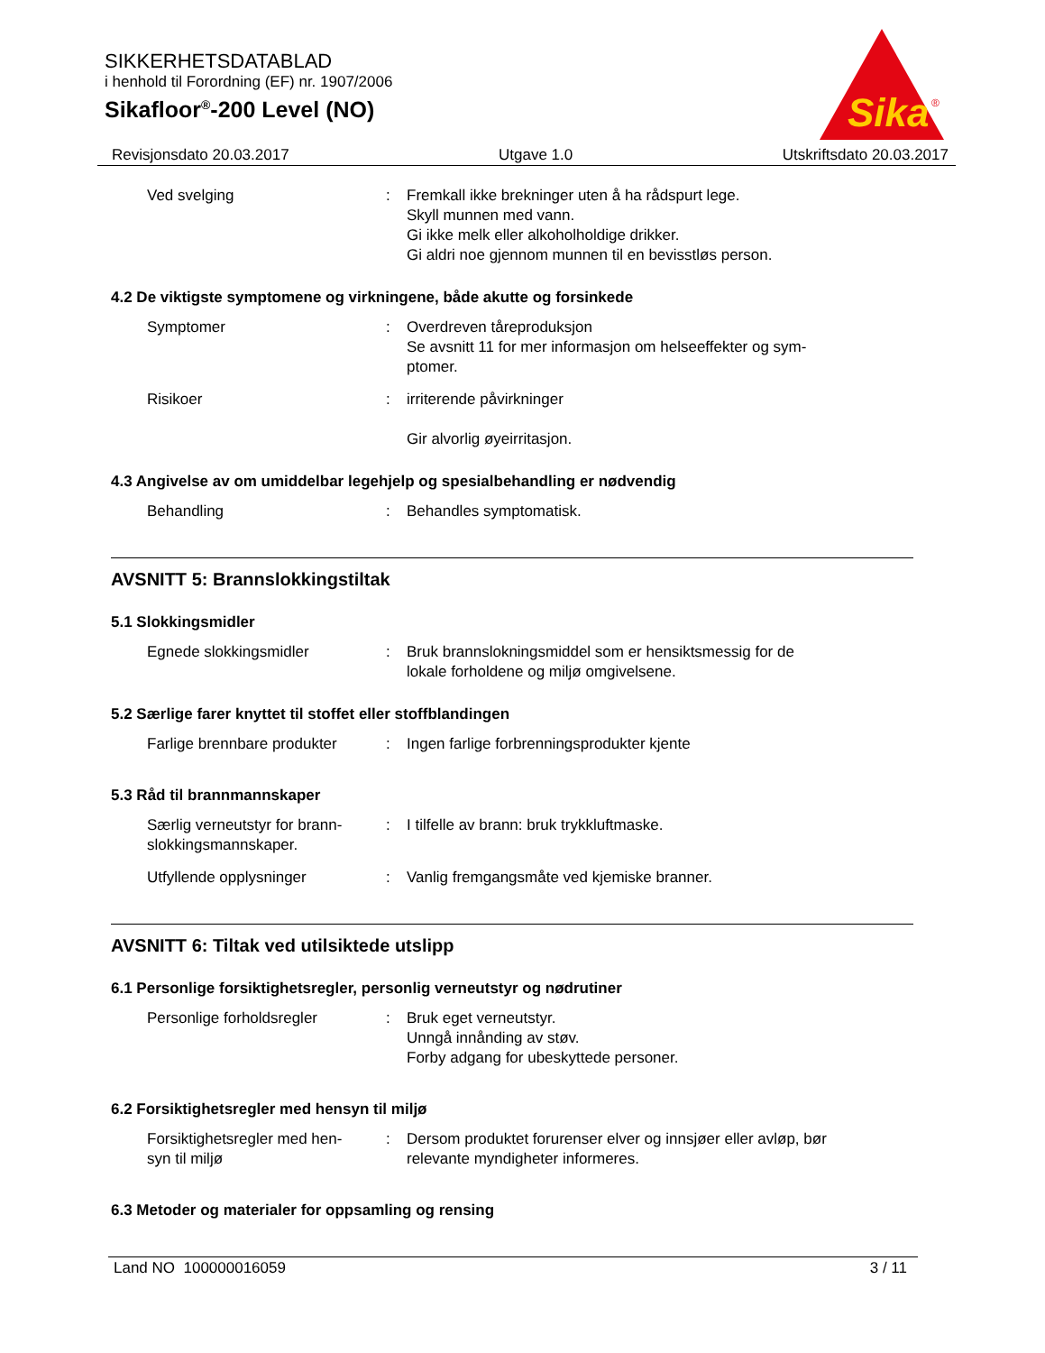SIKKERHETSDATABLAD
i henhold til Forordning (EF) nr. 1907/2006
Sikafloor<sup>®</sup>-200 Level (NO)
Sika
®
Revisjonsdato 20.03.2017 Utgave 1.0 Utskriftsdato 20.03.2017
Ved svelging : Fremkall ikke brekninger uten å ha rådspurt lege.
Skyll munnen med vann.
Gi ikke melk eller alkoholholdige drikker.
Gi aldri noe gjennom munnen til en bevisstløs person.
4.2 De viktigste symptomene og virkningene, både akutte og forsinkede
Symptomer : Overdreven tåreproduksjon
Se avsnitt 11 for mer informasjon om helseeffekter og sym-
ptomer.
Risikoer : irriterende påvirkninger
Gir alvorlig øyeirritasjon.
4.3 Angivelse av om umiddelbar legehjelp og spesialbehandling er nødvendig
Behandling : Behandles symptomatisk.
AVSNITT 5: Brannslokkingstiltak
5.1 Slokkingsmidler
Egnede slokkingsmidler : Bruk brannslokningsmiddel som er hensiktsmessig for de
lokale forholdene og miljø omgivelsene.
5.2 Særlige farer knyttet til stoffet eller stoffblandingen
Farlige brennbare produkter
: Ingen farlige forbrenningsprodukter kjente
5.3 Råd til brannmannskaper
Særlig verneutstyr for brann-
slokkingsmannskaper.
: I tilfelle av brann: bruk trykkluftmaske.
Utfyllende opplysninger : Vanlig fremgangsmåte ved kjemiske branner.
AVSNITT 6: Tiltak ved utilsiktede utslipp
6.1 Personlige forsiktighetsregler, personlig verneutstyr og nødrutiner
Personlige forholdsregler : Bruk eget verneutstyr.
Unngå innånding av støv.
Forby adgang for ubeskyttede personer.
6.2 Forsiktighetsregler med hensyn til miljø
Forsiktighetsregler med hen-
syn til miljø
: Dersom produktet forurenser elver og innsjøer eller avløp, bør
relevante myndigheter informeres.
6.3 Metoder og materialer for oppsamling og rensing
Land NO 100000016059 3 / 11